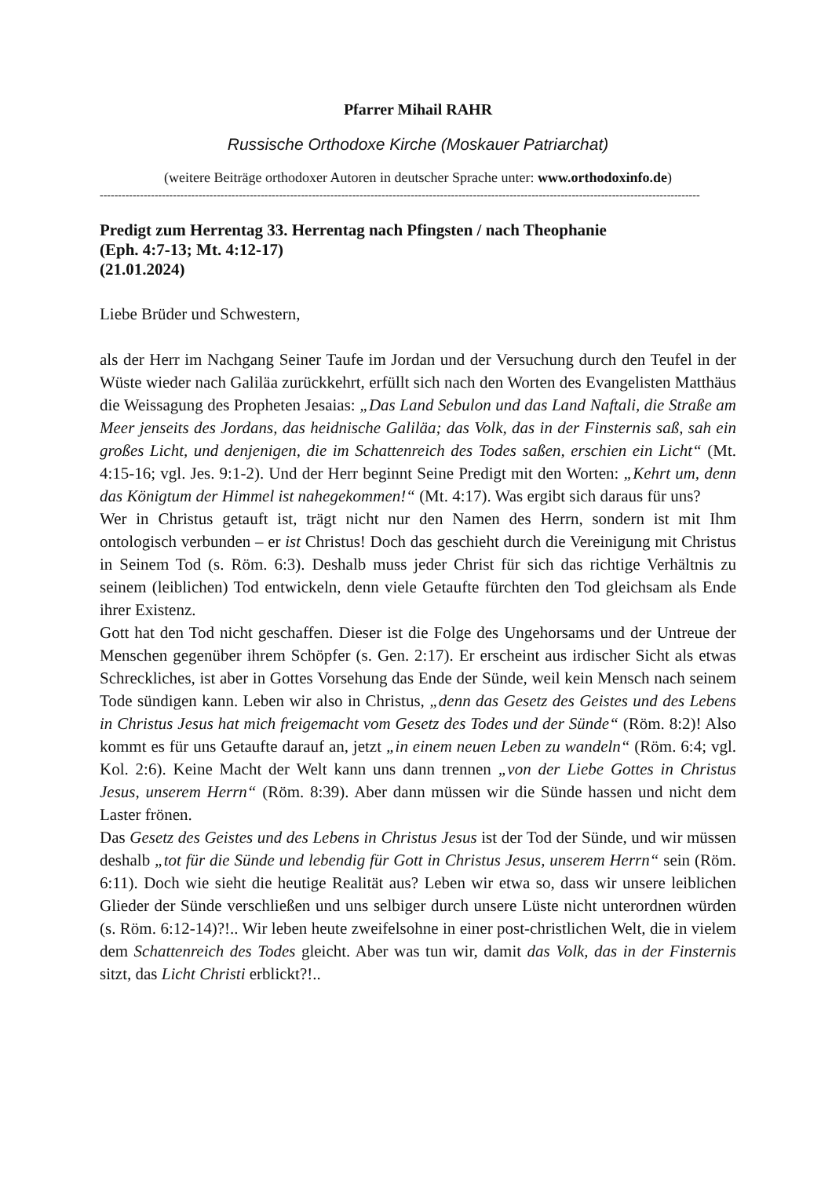Pfarrer Mihail RAHR
Russische Orthodoxe Kirche (Moskauer Patriarchat)
(weitere Beiträge orthodoxer Autoren in deutscher Sprache unter: www.orthodoxinfo.de)
--------------------------------------------------------------------------------------------------------------------------------------------------------------------
Predigt zum Herrentag 33. Herrentag nach Pfingsten / nach Theophanie
(Eph. 4:7-13; Mt. 4:12-17)
(21.01.2024)
Liebe Brüder und Schwestern,
als der Herr im Nachgang Seiner Taufe im Jordan und der Versuchung durch den Teufel in der Wüste wieder nach Galiläa zurückkehrt, erfüllt sich nach den Worten des Evangelisten Matthäus die Weissagung des Propheten Jesaias: „Das Land Sebulon und das Land Naftali, die Straße am Meer jenseits des Jordans, das heidnische Galiläa; das Volk, das in der Finsternis saß, sah ein großes Licht, und denjenigen, die im Schattenreich des Todes saßen, erschien ein Licht“ (Mt. 4:15-16; vgl. Jes. 9:1-2). Und der Herr beginnt Seine Predigt mit den Worten: „Kehrt um, denn das Königtum der Himmel ist nahegekommen!“ (Mt. 4:17). Was ergibt sich daraus für uns?
Wer in Christus getauft ist, trägt nicht nur den Namen des Herrn, sondern ist mit Ihm ontologisch verbunden – er ist Christus! Doch das geschieht durch die Vereinigung mit Christus in Seinem Tod (s. Röm. 6:3). Deshalb muss jeder Christ für sich das richtige Verhältnis zu seinem (leiblichen) Tod entwickeln, denn viele Getaufte fürchten den Tod gleichsam als Ende ihrer Existenz.
Gott hat den Tod nicht geschaffen. Dieser ist die Folge des Ungehorsams und der Untreue der Menschen gegenüber ihrem Schöpfer (s. Gen. 2:17). Er erscheint aus irdischer Sicht als etwas Schreckliches, ist aber in Gottes Vorsehung das Ende der Sünde, weil kein Mensch nach seinem Tode sündigen kann. Leben wir also in Christus, „denn das Gesetz des Geistes und des Lebens in Christus Jesus hat mich freigemacht vom Gesetz des Todes und der Sünde“ (Röm. 8:2)! Also kommt es für uns Getaufte darauf an, jetzt „in einem neuen Leben zu wandeln“ (Röm. 6:4; vgl. Kol. 2:6). Keine Macht der Welt kann uns dann trennen „von der Liebe Gottes in Christus Jesus, unserem Herrn“ (Röm. 8:39). Aber dann müssen wir die Sünde hassen und nicht dem Laster frönen.
Das Gesetz des Geistes und des Lebens in Christus Jesus ist der Tod der Sünde, und wir müssen deshalb „tot für die Sünde und lebendig für Gott in Christus Jesus, unserem Herrn“ sein (Röm. 6:11). Doch wie sieht die heutige Realität aus? Leben wir etwa so, dass wir unsere leiblichen Glieder der Sünde verschließen und uns selbiger durch unsere Lüste nicht unterordnen würden (s. Röm. 6:12-14)?!.. Wir leben heute zweifelsohne in einer post-christlichen Welt, die in vielem dem Schattenreich des Todes gleicht. Aber was tun wir, damit das Volk, das in der Finsternis sitzt, das Licht Christi erblickt?!..